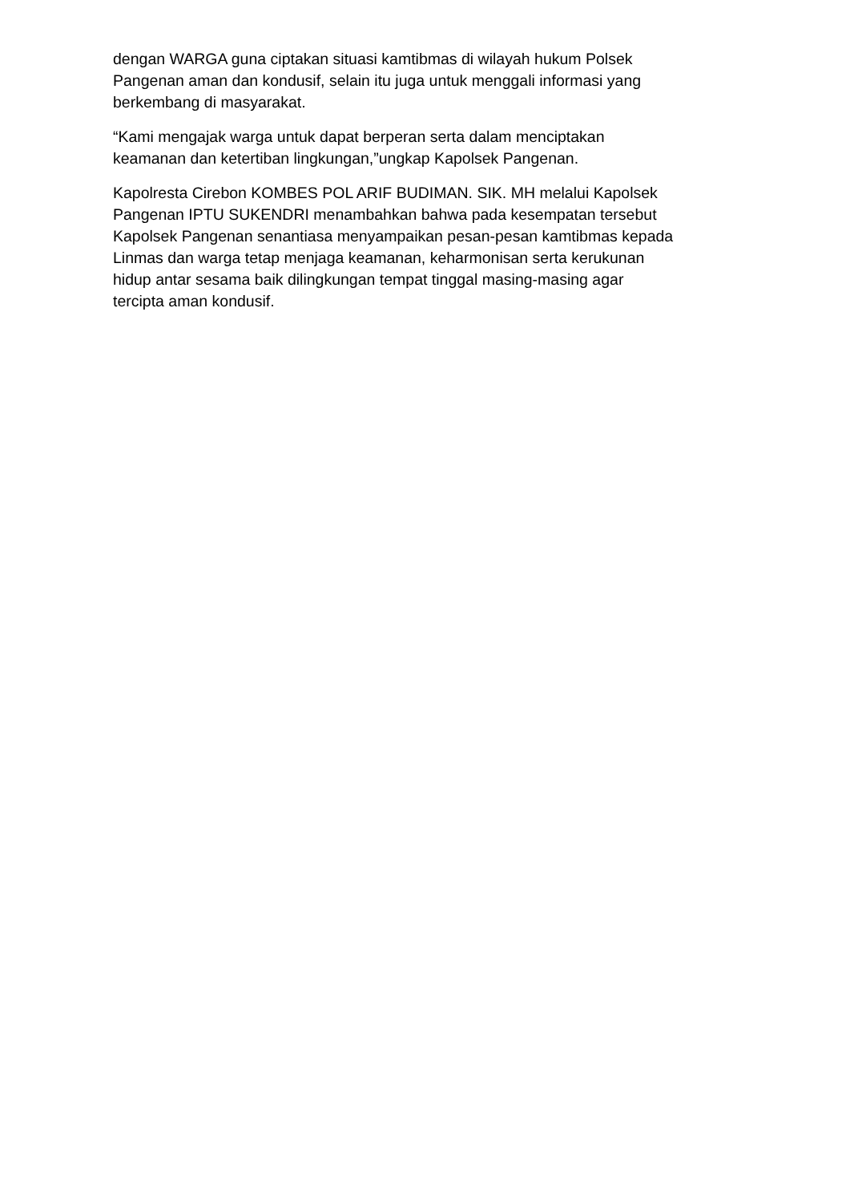dengan WARGA guna ciptakan situasi kamtibmas di wilayah hukum Polsek Pangenan aman dan kondusif, selain itu juga untuk menggali informasi yang berkembang di masyarakat.
“Kami mengajak warga untuk dapat berperan serta dalam menciptakan keamanan dan ketertiban lingkungan,”ungkap Kapolsek Pangenan.
Kapolresta Cirebon KOMBES POL ARIF BUDIMAN. SIK. MH melalui Kapolsek Pangenan IPTU SUKENDRI menambahkan bahwa pada kesempatan tersebut Kapolsek Pangenan senantiasa menyampaikan pesan-pesan kamtibmas kepada Linmas dan warga tetap menjaga keamanan, keharmonisan serta kerukunan hidup antar sesama baik dilingkungan tempat tinggal masing-masing agar tercipta aman kondusif.